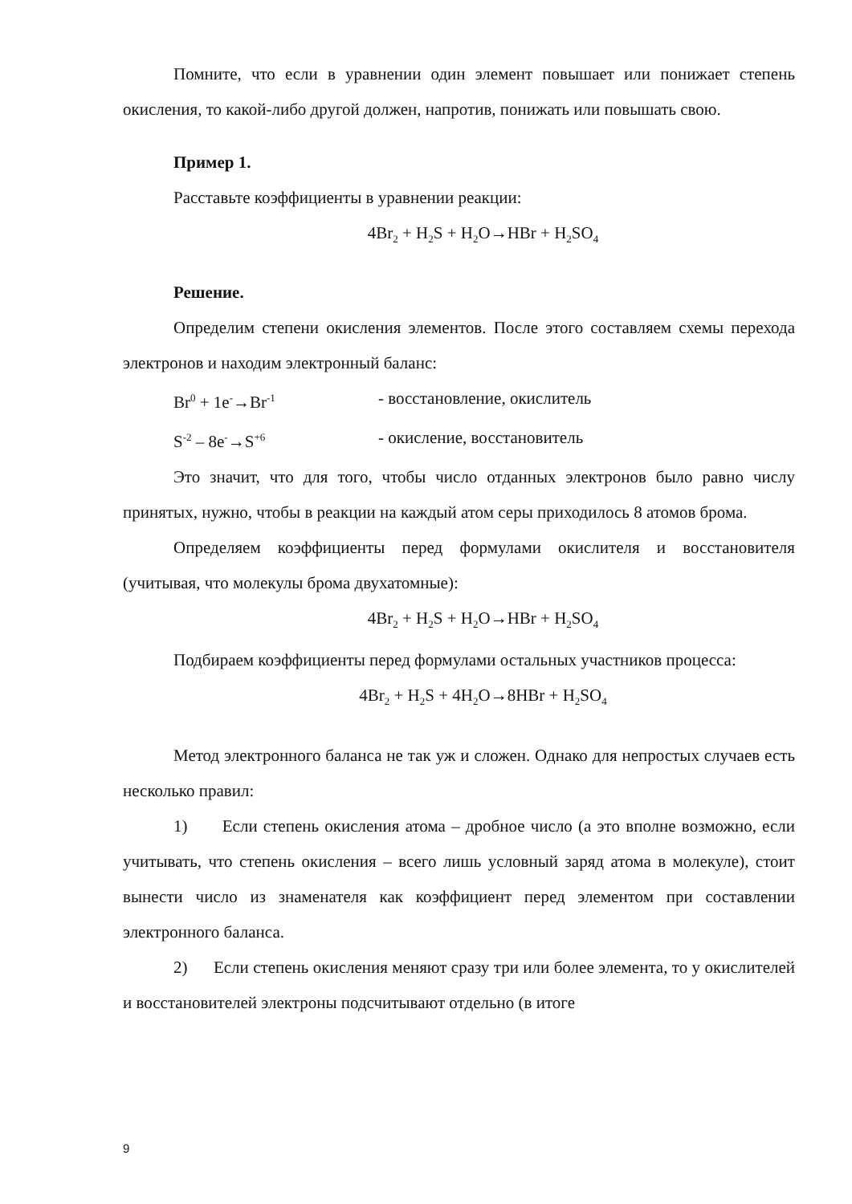Помните, что если в уравнении один элемент повышает или понижает степень окисления, то какой-либо другой должен, напротив, понижать или повышать свою.
Пример 1.
Расставьте коэффициенты в уравнении реакции:
4Br<sub>2</sub> + H<sub>2</sub>S + H<sub>2</sub>O→HBr + H<sub>2</sub>SO<sub>4</sub>
Решение.
Определим степени окисления элементов. После этого составляем схемы перехода электронов и находим электронный баланс:
Br<sup>0</sup> + 1e<sup>-</sup>→Br<sup>-1</sup> - восстановление, окислитель
S<sup>-2</sup> – 8e<sup>-</sup>→S<sup>+6</sup> - окисление, восстановитель
Это значит, что для того, чтобы число отданных электронов было равно числу принятых, нужно, чтобы в реакции на каждый атом серы приходилось 8 атомов брома.
Определяем коэффициенты перед формулами окислителя и восстановителя (учитывая, что молекулы брома двухатомные):
4Br<sub>2</sub> + H<sub>2</sub>S + H<sub>2</sub>O→HBr + H<sub>2</sub>SO<sub>4</sub>
Подбираем коэффициенты перед формулами остальных участников процесса:
4Br<sub>2</sub> + H<sub>2</sub>S + 4H<sub>2</sub>O→8HBr + H<sub>2</sub>SO<sub>4</sub>
Метод электронного баланса не так уж и сложен. Однако для непростых случаев есть несколько правил:
1) Если степень окисления атома – дробное число (а это вполне возможно, если учитывать, что степень окисления – всего лишь условный заряд атома в молекуле), стоит вынести число из знаменателя как коэффициент перед элементом при составлении электронного баланса.
2) Если степень окисления меняют сразу три или более элемента, то у окислителей и восстановителей электроны подсчитывают отдельно (в итоге
9